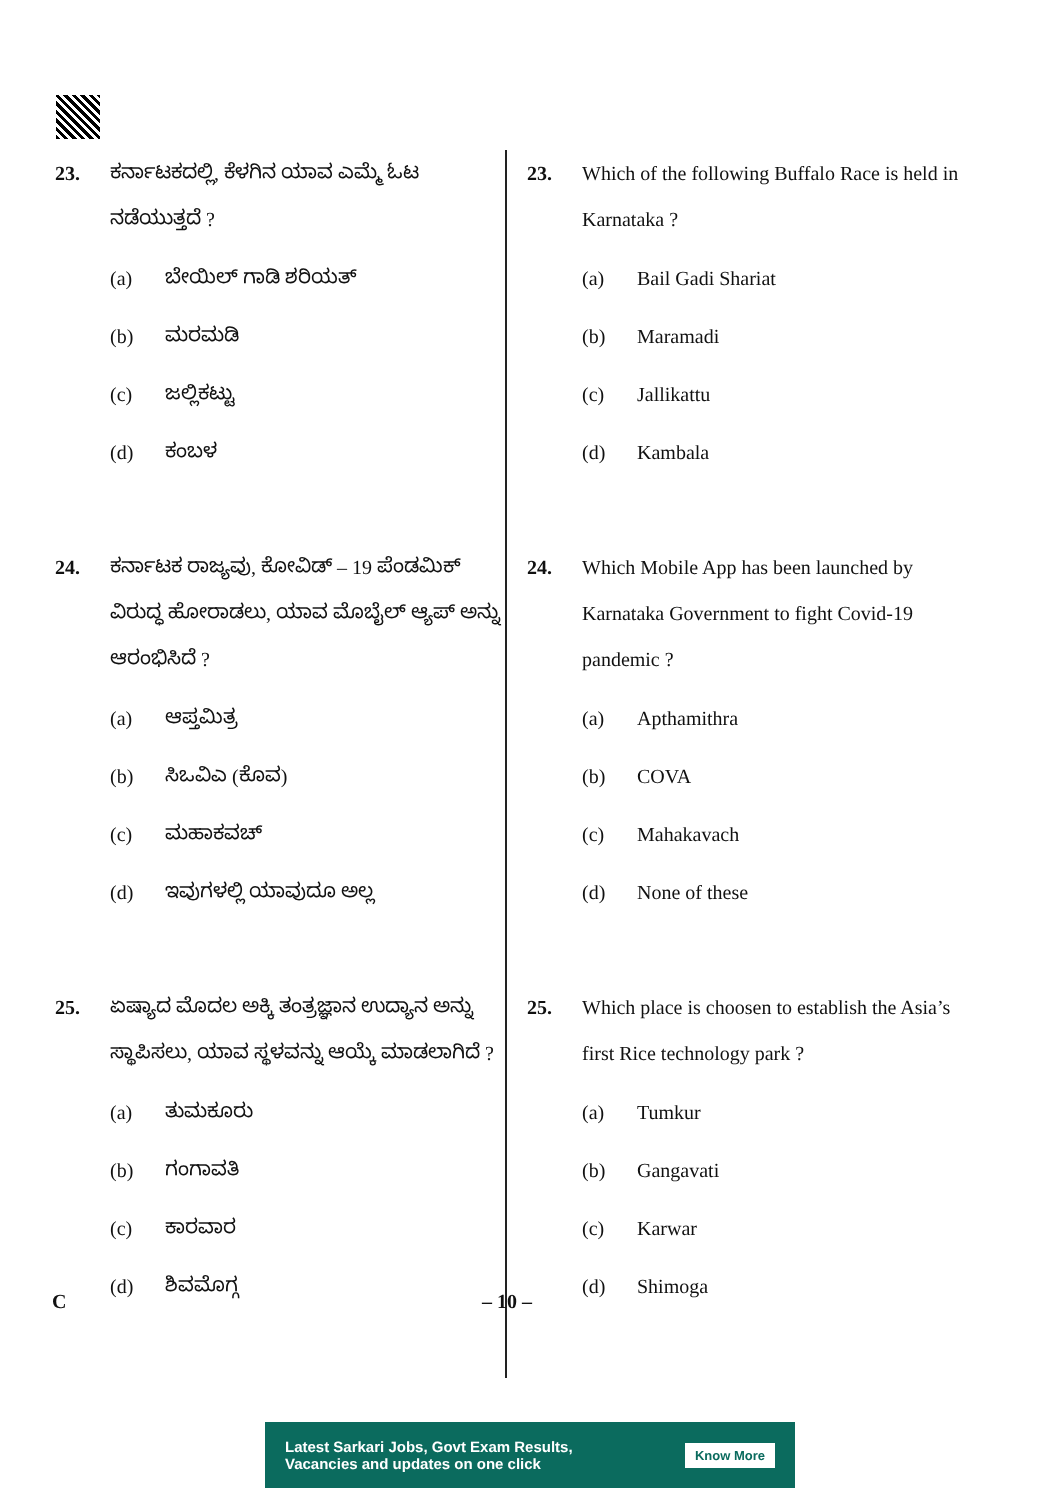23. ಕರ್ನಾಟಕದಲ್ಲಿ, ಕೆಳಗಿನ ಯಾವ ಎಮ್ಮೆ ಓಟ ನಡೆಯುತ್ತದೆ ?
(a) ಬೇಯಿಲ್ ಗಾಡಿ ಶರಿಯತ್
(b) ಮರಮಡಿ
(c) ಜಲ್ಲಿಕಟ್ಟು
(d) ಕಂಬಳ
24. ಕರ್ನಾಟಕ ರಾಜ್ಯವು, ಕೋವಿಡ್ – 19 ಪೆಂಡಮಿಕ್ ವಿರುದ್ಧ ಹೋರಾಡಲು, ಯಾವ ಮೊಬೈಲ್ ಆ್ಯಪ್ ಅನ್ನು ಆರಂಭಿಸಿದೆ ?
(a) ಆಪ್ತಮಿತ್ರ
(b) ಸಿಒವಿಎ (ಕೊವ)
(c) ಮಹಾಕವಚ್
(d) ಇವುಗಳಲ್ಲಿ ಯಾವುದೂ ಅಲ್ಲ
25. ಏಷ್ಯಾದ ಮೊದಲ ಅಕ್ಕಿ ತಂತ್ರಜ್ಞಾನ ಉದ್ಯಾನ ಅನ್ನು ಸ್ಥಾಪಿಸಲು, ಯಾವ ಸ್ಥಳವನ್ನು ಆಯ್ಕೆ ಮಾಡಲಾಗಿದೆ ?
(a) ತುಮಕೂರು
(b) ಗಂಗಾವತಿ
(c) ಕಾರವಾರ
(d) ಶಿವಮೊಗ್ಗ
23. Which of the following Buffalo Race is held in Karnataka ?
(a) Bail Gadi Shariat
(b) Maramadi
(c) Jallikattu
(d) Kambala
24. Which Mobile App has been launched by Karnataka Government to fight Covid-19 pandemic ?
(a) Apthamithra
(b) COVA
(c) Mahakavach
(d) None of these
25. Which place is choosen to establish the Asia’s first Rice technology park ?
(a) Tumkur
(b) Gangavati
(c) Karwar
(d) Shimoga
C – 10 –
Latest Sarkari Jobs, Govt Exam Results,
Vacancies and updates on one click
Know More